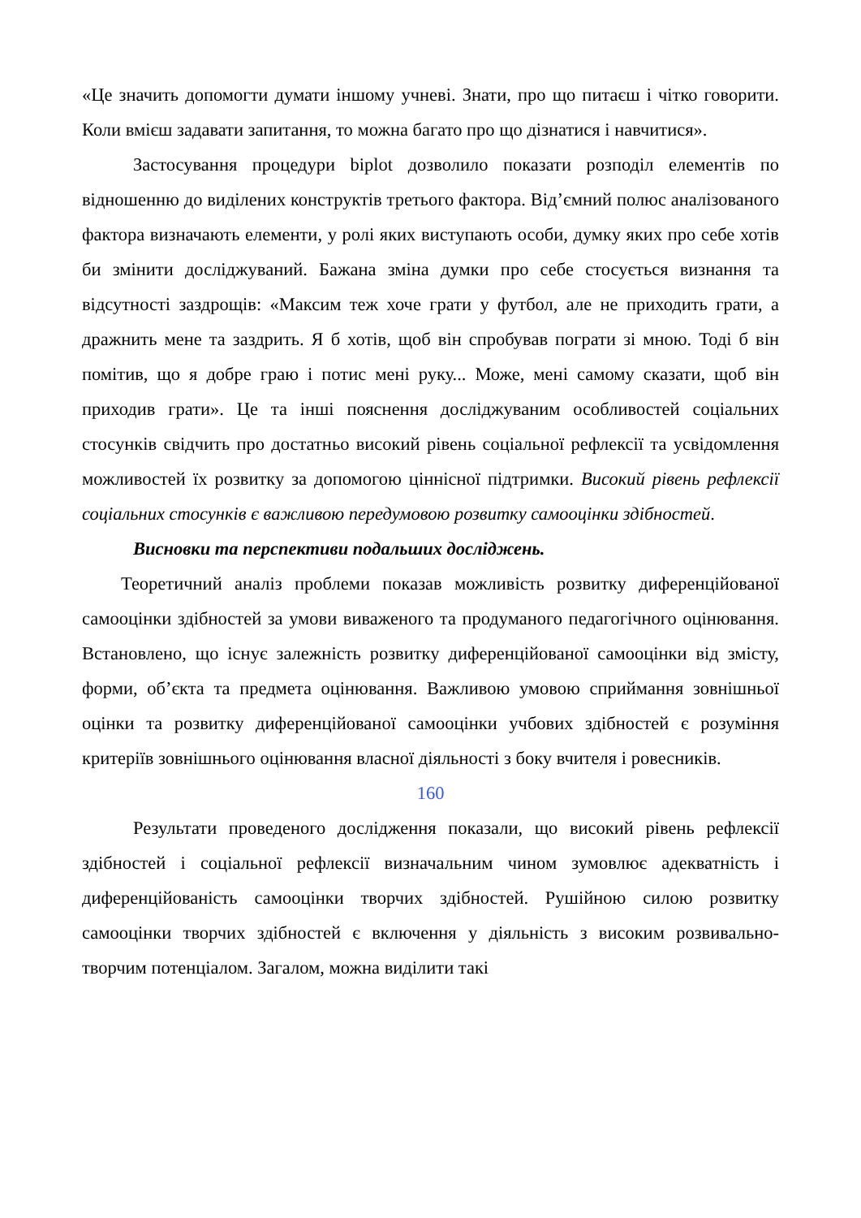«Це значить допомогти думати іншому учневі. Знати, про що питаєш і чітко говорити. Коли вмієш задавати запитання, то можна багато про що дізнатися і навчитися».
Застосування процедури biplot дозволило показати розподіл елементів по відношенню до виділених конструктів третього фактора. Від’ємний полюс аналізованого фактора визначають елементи, у ролі яких виступають особи, думку яких про себе хотів би змінити досліджуваний. Бажана зміна думки про себе стосується визнання та відсутності заздрощів: «Максим теж хоче грати у футбол, але не приходить грати, а дражнить мене та заздрить. Я б хотів, щоб він спробував пограти зі мною. Тоді б він помітив, що я добре граю і потис мені руку... Може, мені самому сказати, щоб він приходив грати». Це та інші пояснення досліджуваним особливостей соціальних стосунків свідчить про достатньо високий рівень соціальної рефлексії та усвідомлення можливостей їх розвитку за допомогою ціннісної підтримки. Високий рівень рефлексії соціальних стосунків є важливою передумовою розвитку самооцінки здібностей.
Висновки та перспективи подальших досліджень.
Теоретичний аналіз проблеми показав можливість розвитку диференційованої самооцінки здібностей за умови виваженого та продуманого педагогічного оцінювання. Встановлено, що існує залежність розвитку диференційованої самооцінки від змісту, форми, об’єкта та предмета оцінювання. Важливою умовою сприймання зовнішньої оцінки та розвитку диференційованої самооцінки учбових здібностей є розуміння критеріїв зовнішнього оцінювання власної діяльності з боку вчителя і ровесників.
160
Результати проведеного дослідження показали, що високий рівень рефлексії здібностей і соціальної рефлексії визначальним чином зумовлює адекватність і диференційованість самооцінки творчих здібностей. Рушійною силою розвитку самооцінки творчих здібностей є включення у діяльність з високим розвивально-творчим потенціалом. Загалом, можна виділити такі